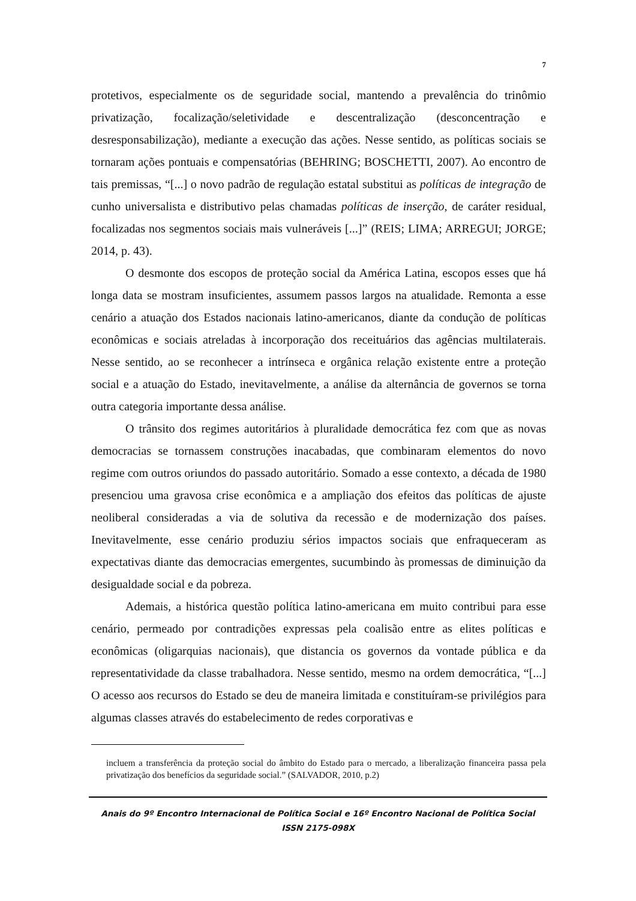7
protetivos, especialmente os de seguridade social, mantendo a prevalência do trinômio privatização, focalização/seletividade e descentralização (desconcentração e desresponsabilização), mediante a execução das ações. Nesse sentido, as políticas sociais se tornaram ações pontuais e compensatórias (BEHRING; BOSCHETTI, 2007). Ao encontro de tais premissas, “[...] o novo padrão de regulação estatal substitui as políticas de integração de cunho universalista e distributivo pelas chamadas políticas de inserção, de caráter residual, focalizadas nos segmentos sociais mais vulneráveis [...]” (REIS; LIMA; ARREGUI; JORGE; 2014, p. 43).
O desmonte dos escopos de proteção social da América Latina, escopos esses que há longa data se mostram insuficientes, assumem passos largos na atualidade. Remonta a esse cenário a atuação dos Estados nacionais latino-americanos, diante da condução de políticas econômicas e sociais atreladas à incorporação dos receituários das agências multilaterais. Nesse sentido, ao se reconhecer a intrínseca e orgânica relação existente entre a proteção social e a atuação do Estado, inevitavelmente, a análise da alternância de governos se torna outra categoria importante dessa análise.
O trânsito dos regimes autoritários à pluralidade democrática fez com que as novas democracias se tornassem construções inacabadas, que combinaram elementos do novo regime com outros oriundos do passado autoritário. Somado a esse contexto, a década de 1980 presenciou uma gravosa crise econômica e a ampliação dos efeitos das políticas de ajuste neoliberal consideradas a via de solutiva da recessão e de modernização dos países. Inevitavelmente, esse cenário produziu sérios impactos sociais que enfraqueceram as expectativas diante das democracias emergentes, sucumbindo às promessas de diminuição da desigualdade social e da pobreza.
Ademais, a histórica questão política latino-americana em muito contribui para esse cenário, permeado por contradições expressas pela coalisão entre as elites políticas e econômicas (oligarquias nacionais), que distancia os governos da vontade pública e da representatividade da classe trabalhadora. Nesse sentido, mesmo na ordem democrática, “[...] O acesso aos recursos do Estado se deu de maneira limitada e constituíram-se privilégios para algumas classes através do estabelecimento de redes corporativas e
incluem a transferência da proteção social do âmbito do Estado para o mercado, a liberalização financeira passa pela privatização dos benefícios da seguridade social.” (SALVADOR, 2010, p.2)
Anais do 9º Encontro Internacional de Política Social e 16º Encontro Nacional de Política Social
ISSN 2175-098X